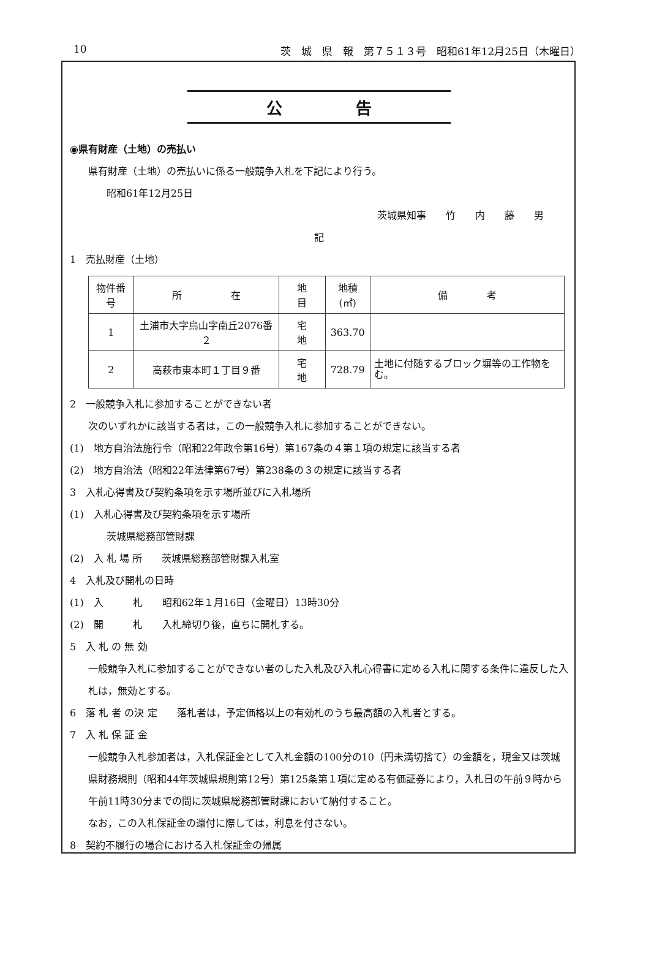10 茨　城　県　報　第７５１３号　昭和61年12月25日（木曜日）
公告
◉県有財産（土地）の売払い
県有財産（土地）の売払いに係る一般競争入札を下記により行う。
昭和61年12月25日
茨城県知事　　竹　　内　　藤　　男
記
1　売払財産（土地）
| 物件番号 | 所 在 | 地 目 | 地積(㎡) | 備 考 |
| --- | --- | --- | --- | --- |
| 1 | 土浦市大字烏山字南丘2076番２ | 宅 地 | 363.70 | |
| 2 | 高萩市東本町１丁目９番 | 宅 地 | 728.79 | 土地に付随するブロック塀等の工作物をむ。 |
2　一般競争入札に参加することができない者
次のいずれかに該当する者は，この一般競争入札に参加することができない。
(1)　地方自治法施行令（昭和22年政令第16号）第167条の４第１項の規定に該当する者
(2)　地方自治法（昭和22年法律第67号）第238条の３の規定に該当する者
3　入札心得書及び契約条項を示す場所並びに入札場所
(1)　入札心得書及び契約条項を示す場所
茨城県総務部管財課
(2)　入 札 場 所　　茨城県総務部管財課入札室
4　入札及び開札の日時
(1)　入　　　札　　昭和62年１月16日（金曜日）13時30分
(2)　開　　　札　　入札締切り後，直ちに開札する。
5　入 札 の 無 効
一般競争入札に参加することができない者のした入札及び入札心得書に定める入札に関する条件に違反した入札は，無効とする。
6　落 札 者 の決 定　　落札者は，予定価格以上の有効札のうち最高額の入札者とする。
7　入 札 保 証 金
一般競争入札参加者は，入札保証金として入札金額の100分の10（円未満切捨て）の金額を，現金又は茨城県財務規則（昭和44年茨城県規則第12号）第125条第１項に定める有価証券により，入札日の午前９時から午前11時30分までの間に茨城県総務部管財課において納付すること。
なお，この入札保証金の還付に際しては，利息を付さない。
8　契約不履行の場合における入札保証金の帰属